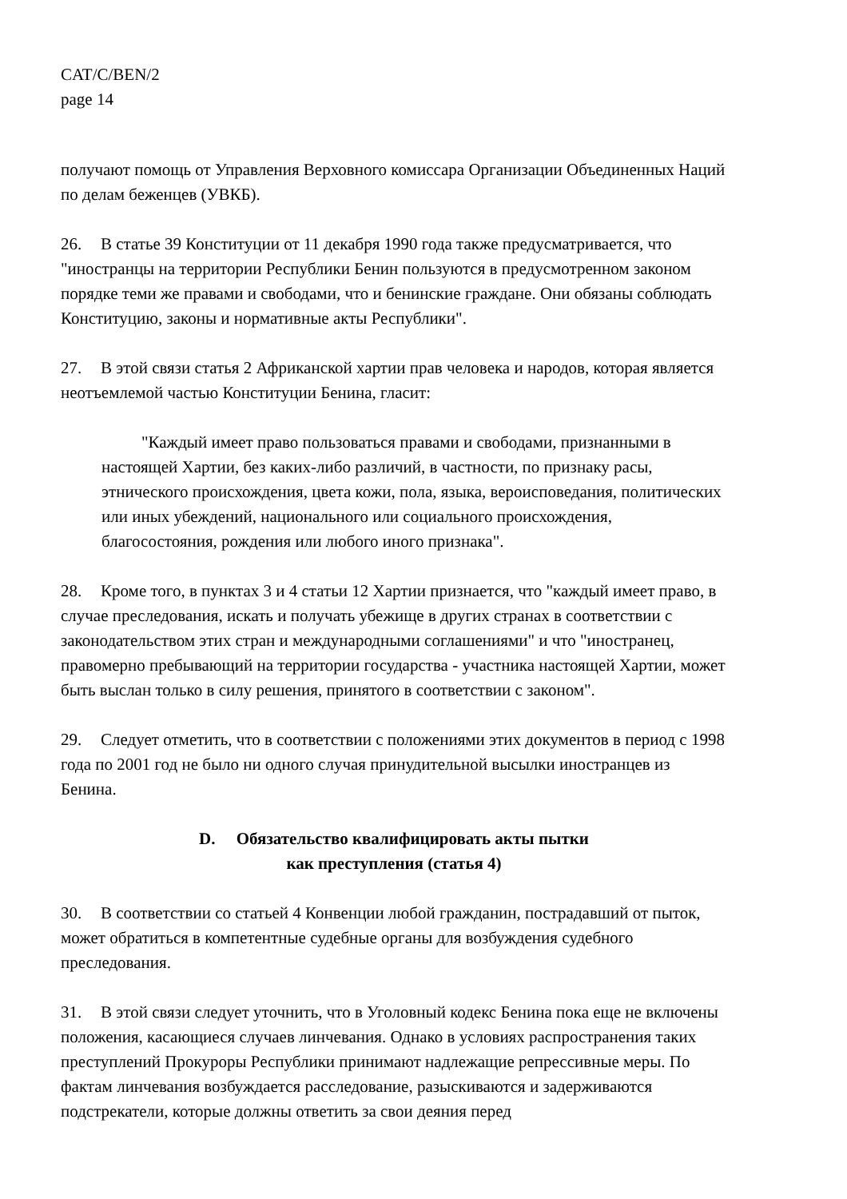CAT/C/BEN/2
page 14
получают помощь от Управления Верховного комиссара Организации Объединенных Наций по делам беженцев (УВКБ).
26. В статье 39 Конституции от 11 декабря 1990 года также предусматривается, что "иностранцы на территории Республики Бенин пользуются в предусмотренном законом порядке теми же правами и свободами, что и бенинские граждане. Они обязаны соблюдать Конституцию, законы и нормативные акты Республики".
27. В этой связи статья 2 Африканской хартии прав человека и народов, которая является неотъемлемой частью Конституции Бенина, гласит:
"Каждый имеет право пользоваться правами и свободами, признанными в настоящей Хартии, без каких-либо различий, в частности, по признаку расы, этнического происхождения, цвета кожи, пола, языка, вероисповедания, политических или иных убеждений, национального или социального происхождения, благосостояния, рождения или любого иного признака".
28. Кроме того, в пунктах 3 и 4 статьи 12 Хартии признается, что "каждый имеет право, в случае преследования, искать и получать убежище в других странах в соответствии с законодательством этих стран и международными соглашениями" и что "иностранец, правомерно пребывающий на территории государства - участника настоящей Хартии, может быть выслан только в силу решения, принятого в соответствии с законом".
29. Следует отметить, что в соответствии с положениями этих документов в период с 1998 года по 2001 год не было ни одного случая принудительной высылки иностранцев из Бенина.
D. Обязательство квалифицировать акты пытки
как преступления (статья 4)
30. В соответствии со статьей 4 Конвенции любой гражданин, пострадавший от пыток, может обратиться в компетентные судебные органы для возбуждения судебного преследования.
31. В этой связи следует уточнить, что в Уголовный кодекс Бенина пока еще не включены положения, касающиеся случаев линчевания. Однако в условиях распространения таких преступлений Прокуроры Республики принимают надлежащие репрессивные меры. По фактам линчевания возбуждается расследование, разыскиваются и задерживаются подстрекатели, которые должны ответить за свои деяния перед